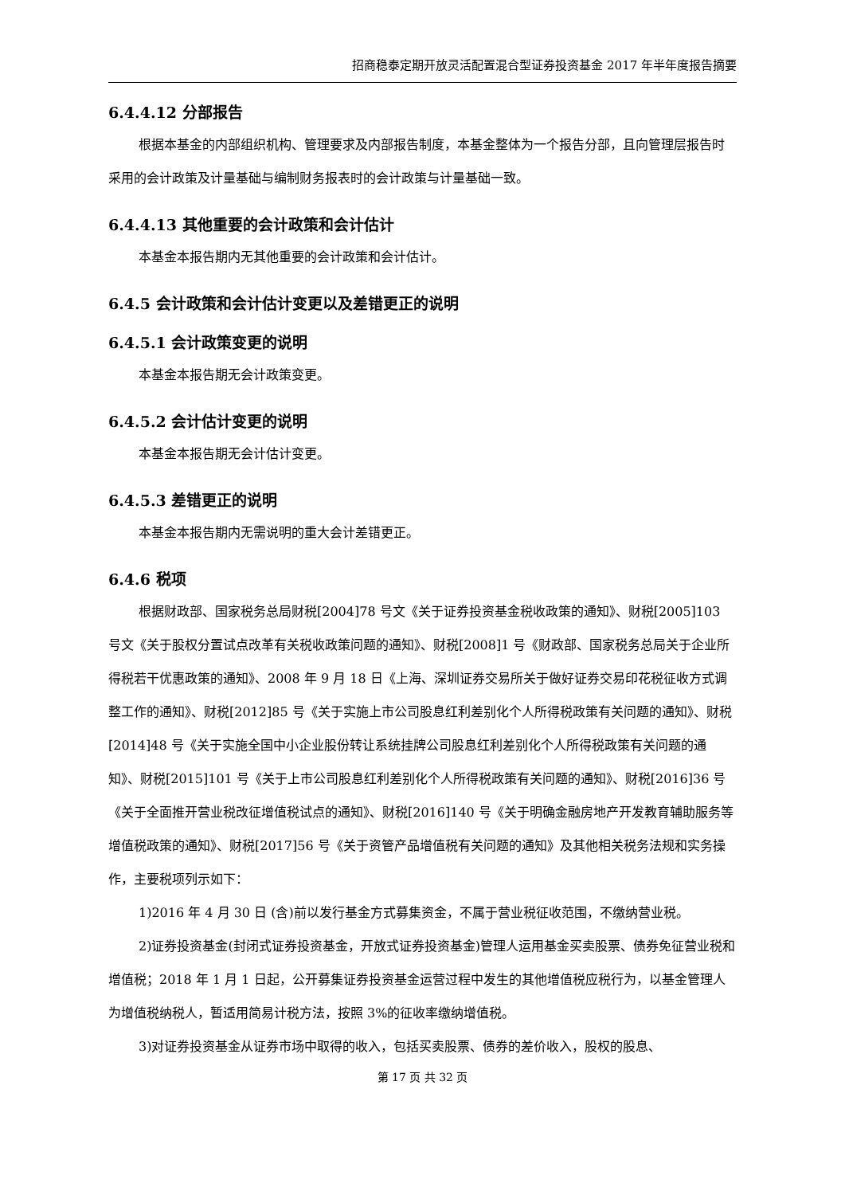招商稳泰定期开放灵活配置混合型证券投资基金 2017 年半年度报告摘要
6.4.4.12 分部报告
根据本基金的内部组织机构、管理要求及内部报告制度，本基金整体为一个报告分部，且向管理层报告时采用的会计政策及计量基础与编制财务报表时的会计政策与计量基础一致。
6.4.4.13 其他重要的会计政策和会计估计
本基金本报告期内无其他重要的会计政策和会计估计。
6.4.5 会计政策和会计估计变更以及差错更正的说明
6.4.5.1 会计政策变更的说明
本基金本报告期无会计政策变更。
6.4.5.2 会计估计变更的说明
本基金本报告期无会计估计变更。
6.4.5.3 差错更正的说明
本基金本报告期内无需说明的重大会计差错更正。
6.4.6 税项
根据财政部、国家税务总局财税[2004]78 号文《关于证券投资基金税收政策的通知》、财税[2005]103 号文《关于股权分置试点改革有关税收政策问题的通知》、财税[2008]1 号《财政部、国家税务总局关于企业所得税若干优惠政策的通知》、2008 年 9 月 18 日《上海、深圳证券交易所关于做好证券交易印花税征收方式调整工作的通知》、财税[2012]85 号《关于实施上市公司股息红利差别化个人所得税政策有关问题的通知》、财税[2014]48 号《关于实施全国中小企业股份转让系统挂牌公司股息红利差别化个人所得税政策有关问题的通知》、财税[2015]101 号《关于上市公司股息红利差别化个人所得税政策有关问题的通知》、财税[2016]36 号《关于全面推开营业税改征增值税试点的通知》、财税[2016]140 号《关于明确金融房地产开发教育辅助服务等增值税政策的通知》、财税[2017]56 号《关于资管产品增值税有关问题的通知》及其他相关税务法规和实务操作，主要税项列示如下：
1)2016 年 4 月 30 日 (含)前以发行基金方式募集资金，不属于营业税征收范围，不缴纳营业税。
2)证券投资基金(封闭式证券投资基金，开放式证券投资基金)管理人运用基金买卖股票、债券免征营业税和增值税；2018 年 1 月 1 日起，公开募集证券投资基金运营过程中发生的其他增值税应税行为，以基金管理人为增值税纳税人，暂适用简易计税方法，按照 3%的征收率缴纳增值税。
3)对证券投资基金从证券市场中取得的收入，包括买卖股票、债券的差价收入，股权的股息、
第 17 页 共 32 页